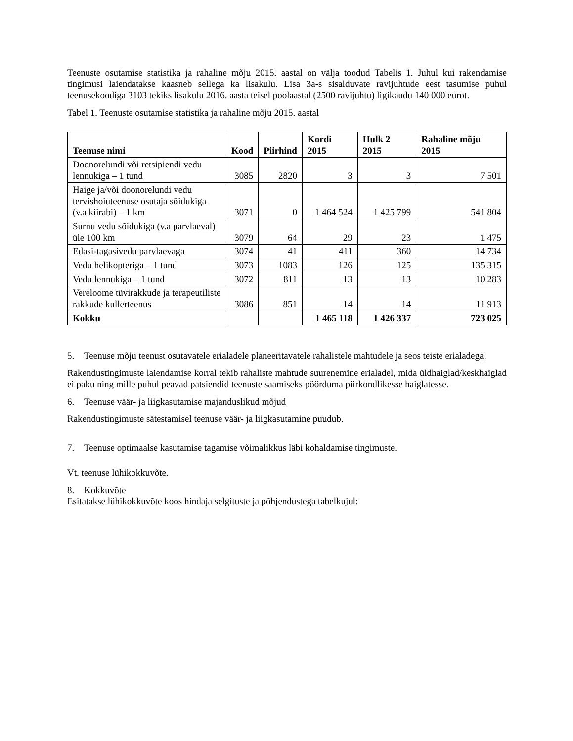Teenuste osutamise statistika ja rahaline mõju 2015. aastal on välja toodud Tabelis 1. Juhul kui rakendamise tingimusi laiendatakse kaasneb sellega ka lisakulu. Lisa 3a-s sisalduvate ravijuhtude eest tasumise puhul teenusekoodiga 3103 tekiks lisakulu 2016. aasta teisel poolaastal (2500 ravijuhtu) ligikaudu 140 000 eurot.
Tabel 1. Teenuste osutamise statistika ja rahaline mõju 2015. aastal
| Teenuse nimi | Kood | Piirhind | Kordi 2015 | Hulk 2 2015 | Rahaline mõju 2015 |
| --- | --- | --- | --- | --- | --- |
| Doonorelundi või retsipiendi vedu lennukiga – 1 tund | 3085 | 2820 | 3 | 3 | 7 501 |
| Haige ja/või doonorelundi vedu tervishoiuteenuse osutaja sõidukiga (v.a kiirabi) – 1 km | 3071 | 0 | 1 464 524 | 1 425 799 | 541 804 |
| Surnu vedu sõidukiga (v.a parvlaeval) üle 100 km | 3079 | 64 | 29 | 23 | 1 475 |
| Edasi-tagasivedu parvlaevaga | 3074 | 41 | 411 | 360 | 14 734 |
| Vedu helikopteriga – 1 tund | 3073 | 1083 | 126 | 125 | 135 315 |
| Vedu lennukiga – 1 tund | 3072 | 811 | 13 | 13 | 10 283 |
| Vereloome tüvirakkude ja terapeutiliste rakkude kullerteenus | 3086 | 851 | 14 | 14 | 11 913 |
| Kokku | | | 1 465 118 | 1 426 337 | 723 025 |
5. Teenuse mõju teenust osutavatele erialadele planeeritavatele rahalistele mahtudele ja seos teiste erialadega;
Rakendustingimuste laiendamise korral tekib rahaliste mahtude suurenemine erialadel, mida üldhaiglad/keskhaiglad ei paku ning mille puhul peavad patsiendid teenuste saamiseks pöörduma piirkondlikesse haiglatesse.
6. Teenuse väär- ja liigkasutamise majanduslikud mõjud
Rakendustingimuste sätestamisel teenuse väär- ja liigkasutamine puudub.
7. Teenuse optimaalse kasutamise tagamise võimalikkus läbi kohaldamise tingimuste.
Vt. teenuse lühikokkuvõte.
8. Kokkuvõte
Esitatakse lühikokkuvõte koos hindaja selgituste ja põhjendustega tabelkujul: